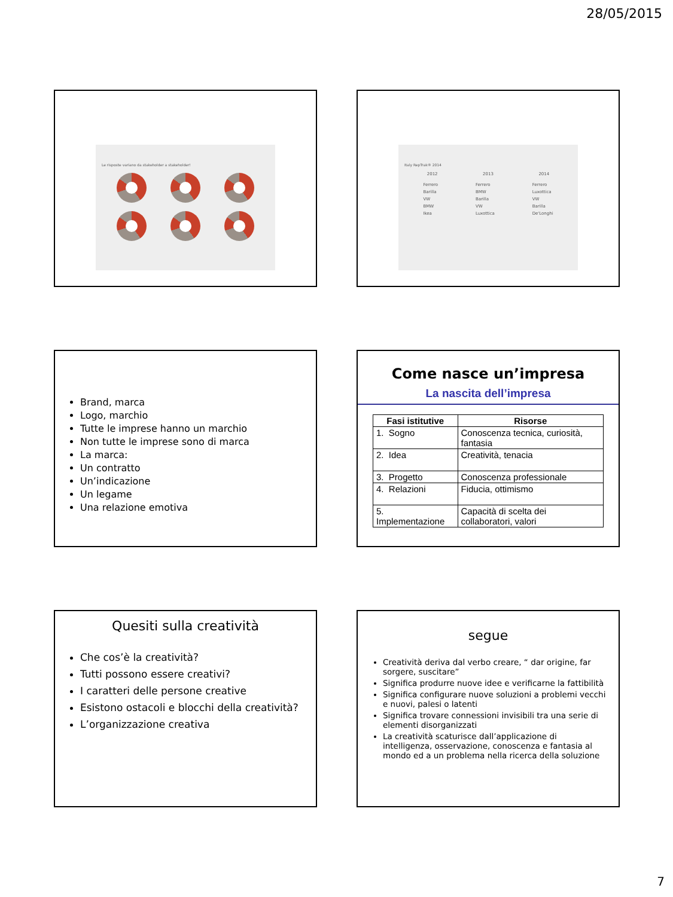28/05/2015
Le risposte variano da stakeholder a stakeholder!
Italy RepTrak® 2014
2012 2013 2014
Ferrero
Barilla
VW
BMW
Ikea Ferrero
BMW
Barilla
VW
Luxottica Ferrero
Luxottica
VW
Barilla
De'Longhi
Brand, marca
Logo, marchio
Tutte le imprese hanno un marchio
Non tutte le imprese sono di marca
La marca:
Un contratto
Un’indicazione
Un legame
Una relazione emotiva
Come nasce un’impresa
La nascita dell’impresa
| Fasi istitutive | Risorse |
| --- | --- |
| 1. Sogno | Conoscenza tecnica, curiosità, fantasia |
| 2. Idea | Creatività, tenacia |
| 3. Progetto | Conoscenza professionale |
| 4. Relazioni | Fiducia, ottimismo |
| 5. Implementazione | Capacità di scelta dei collaboratori, valori |
Quesiti sulla creatività
Che cos’è la creatività?
Tutti possono essere creativi?
I caratteri delle persone creative
Esistono ostacoli e blocchi della creatività?
L’organizzazione creativa
segue
Creatività deriva dal verbo creare, “ dar origine, far sorgere, suscitare”
Significa produrre nuove idee e verificarne la fattibilità
Significa configurare nuove soluzioni a problemi vecchi e nuovi, palesi o latenti
Significa trovare connessioni invisibili tra una serie di elementi disorganizzati
La creatività scaturisce dall’applicazione di intelligenza, osservazione, conoscenza e fantasia al mondo ed a un problema nella ricerca della soluzione
7